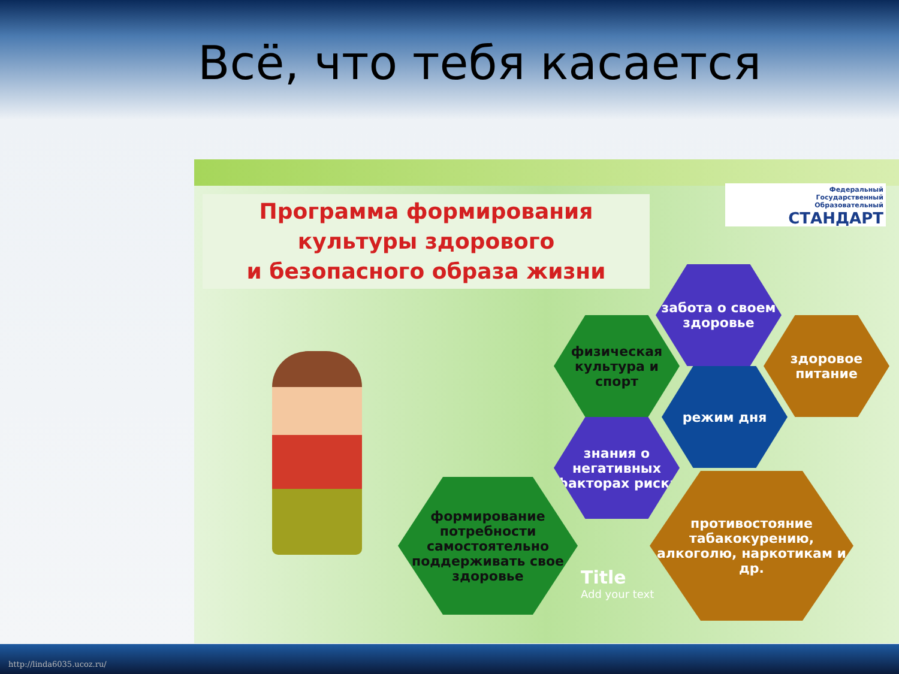Всё, что тебя касается
Программа формирования
культуры здорового
и безопасного образа жизни
Федеральный
Государственный
Образовательный
СТАНДАРТ
забота о своем здоровье
физическая культура и спорт
здоровое питание
режим дня
знания о негативных факторах риска
формирование потребности самостоятельно поддерживать свое здоровье
противостояние табакокурению, алкоголю, наркотикам и др.
Title
Add your text
http://linda6035.ucoz.ru/